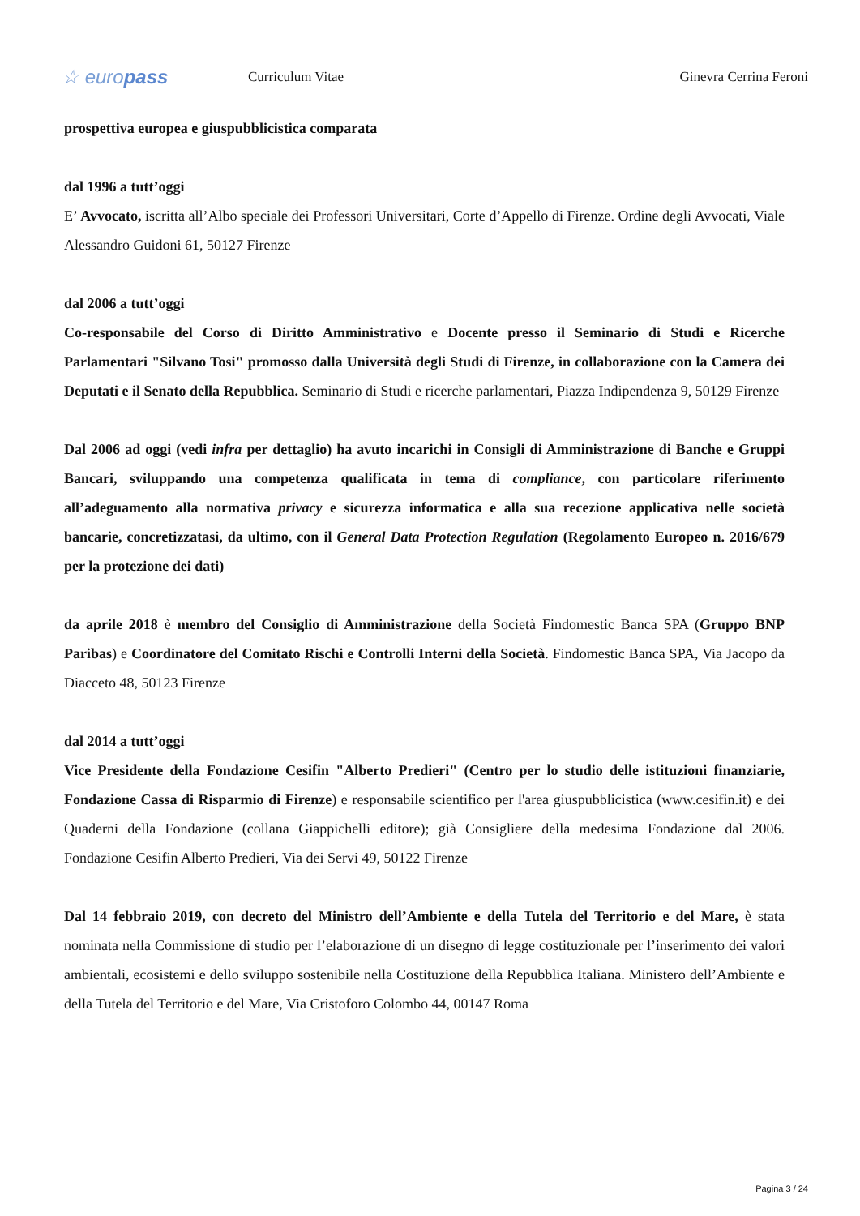☆ europass
Curriculum Vitae Ginevra Cerrina Feroni
prospettiva europea e giuspubblicistica comparata
dal 1996 a tutt’oggi
E’ Avvocato, iscritta all’Albo speciale dei Professori Universitari, Corte d’Appello di Firenze. Ordine degli Avvocati, Viale Alessandro Guidoni 61, 50127 Firenze
dal 2006 a tutt’oggi
Co-responsabile del Corso di Diritto Amministrativo e Docente presso il Seminario di Studi e Ricerche Parlamentari "Silvano Tosi" promosso dalla Università degli Studi di Firenze, in collaborazione con la Camera dei Deputati e il Senato della Repubblica. Seminario di Studi e ricerche parlamentari, Piazza Indipendenza 9, 50129 Firenze
Dal 2006 ad oggi (vedi infra per dettaglio) ha avuto incarichi in Consigli di Amministrazione di Banche e Gruppi Bancari, sviluppando una competenza qualificata in tema di compliance, con particolare riferimento all’adeguamento alla normativa privacy e sicurezza informatica e alla sua recezione applicativa nelle società bancarie, concretizzatasi, da ultimo, con il General Data Protection Regulation (Regolamento Europeo n. 2016/679 per la protezione dei dati)
da aprile 2018 è membro del Consiglio di Amministrazione della Società Findomestic Banca SPA (Gruppo BNP Paribas) e Coordinatore del Comitato Rischi e Controlli Interni della Società. Findomestic Banca SPA, Via Jacopo da Diacceto 48, 50123 Firenze
dal 2014 a tutt’oggi
Vice Presidente della Fondazione Cesifin "Alberto Predieri" (Centro per lo studio delle istituzioni finanziarie, Fondazione Cassa di Risparmio di Firenze) e responsabile scientifico per l'area giuspubblicistica (www.cesifin.it) e dei Quaderni della Fondazione (collana Giappichelli editore); già Consigliere della medesima Fondazione dal 2006. Fondazione Cesifin Alberto Predieri, Via dei Servi 49, 50122 Firenze
Dal 14 febbraio 2019, con decreto del Ministro dell’Ambiente e della Tutela del Territorio e del Mare, è stata nominata nella Commissione di studio per l’elaborazione di un disegno di legge costituzionale per l’inserimento dei valori ambientali, ecosistemi e dello sviluppo sostenibile nella Costituzione della Repubblica Italiana. Ministero dell’Ambiente e della Tutela del Territorio e del Mare, Via Cristoforo Colombo 44, 00147 Roma
Pagina 3 / 24